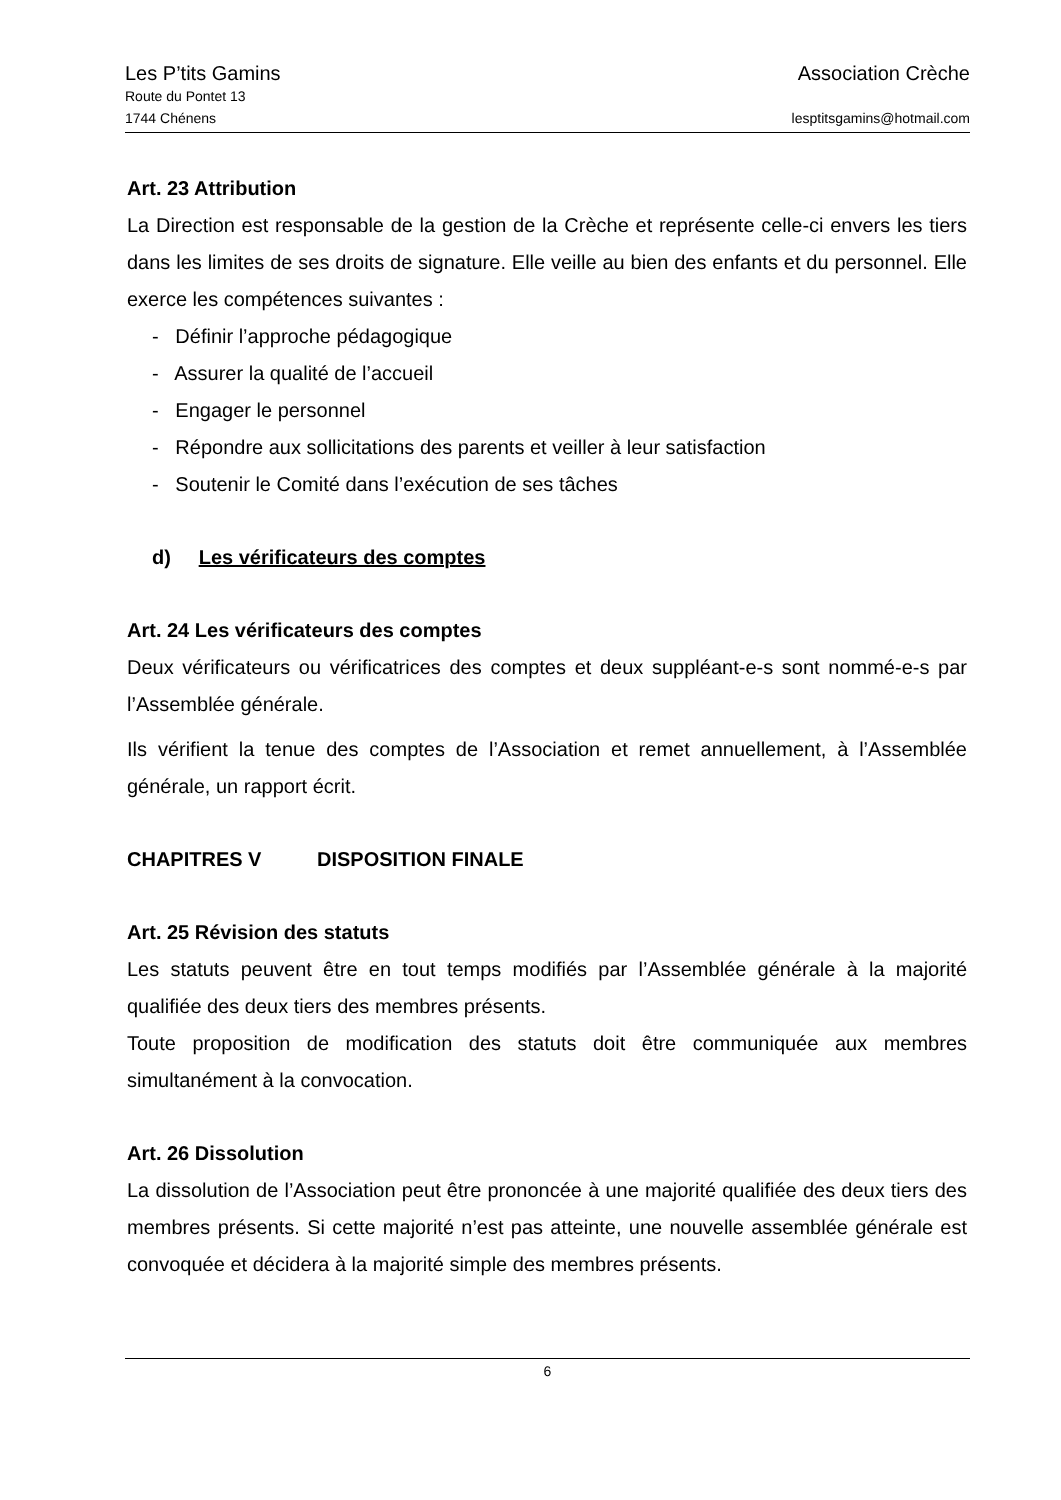Les P’tits Gamins Association Crèche
Route du Pontet 13
1744 Chénens lesptitsgamins@hotmail.com
Art. 23 Attribution
La Direction est responsable de la gestion de la Crèche et représente celle-ci envers les tiers dans les limites de ses droits de signature. Elle veille au bien des enfants et du personnel. Elle exerce les compétences suivantes :
- Définir l’approche pédagogique
- Assurer la qualité de l’accueil
- Engager le personnel
- Répondre aux sollicitations des parents et veiller à leur satisfaction
- Soutenir le Comité dans l’exécution de ses tâches
d) Les vérificateurs des comptes
Art. 24 Les vérificateurs des comptes
Deux vérificateurs ou vérificatrices des comptes et deux suppléant-e-s sont nommé-e-s par l’Assemblée générale.
Ils vérifient la tenue des comptes de l’Association et remet annuellement, à l’Assemblée générale, un rapport écrit.
CHAPITRES V DISPOSITION FINALE
Art. 25 Révision des statuts
Les statuts peuvent être en tout temps modifiés par l’Assemblée générale à la majorité qualifiée des deux tiers des membres présents.
Toute proposition de modification des statuts doit être communiquée aux membres simultanément à la convocation.
Art. 26 Dissolution
La dissolution de l’Association peut être prononcée à une majorité qualifiée des deux tiers des membres présents. Si cette majorité n’est pas atteinte, une nouvelle assemblée générale est convoquée et décidera à la majorité simple des membres présents.
6